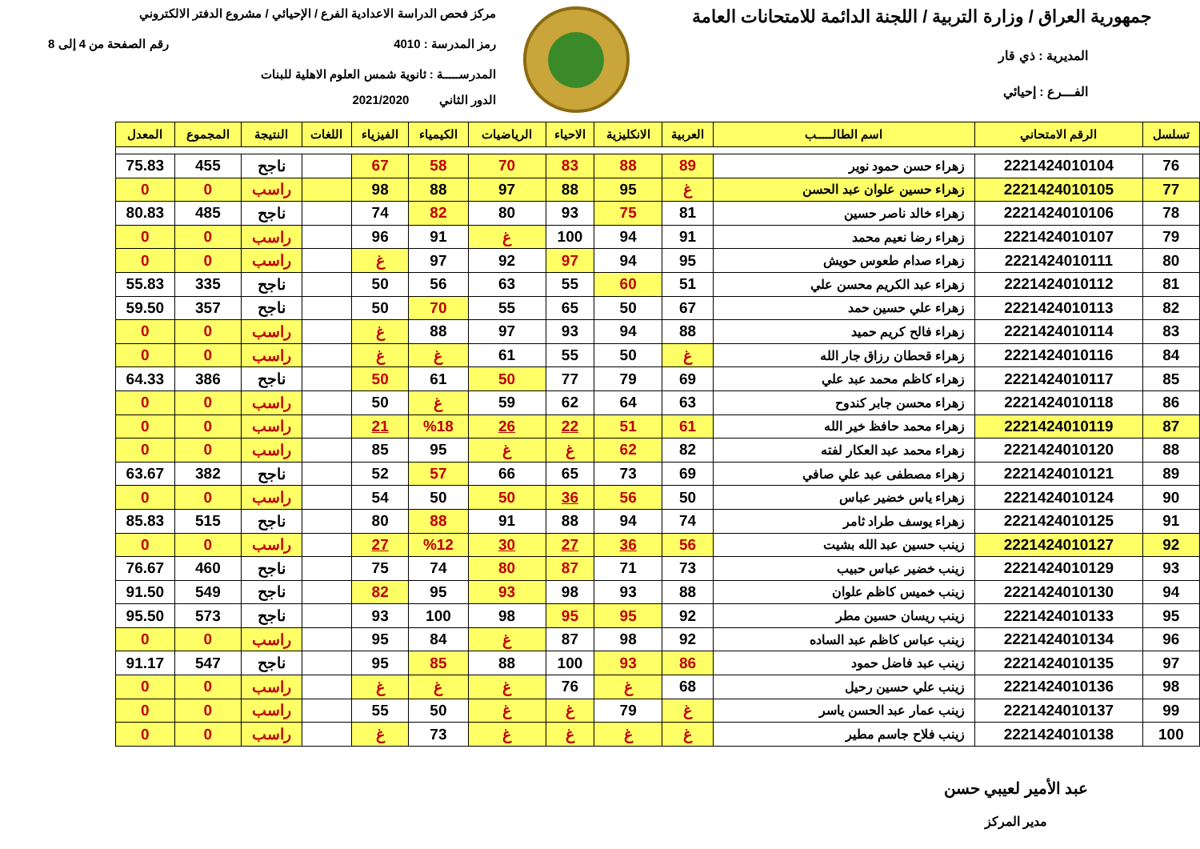جمهورية العراق / وزارة التربية / اللجنة الدائمة للامتحانات العامة
المديرية : ذي قار
الفـــرع : إحيائي
مركز فحص الدراسة الاعدادية الفرع / الإحيائي / مشروع الدفتر الالكتروني
رمز المدرسة : 4010 رقم الصفحة من 4 إلى 8
المدرســـــة : ثانوية شمس العلوم الاهلية للبنات
الدور الثاني 2021/2020
| تسلسل | الرقم الامتحاني | اسم الطالـــــب | العربية | الانكليزية | الاحياء | الرياضيات | الكيمياء | الفيزياء | اللغات | النتيجة | المجموع | المعدل |
| --- | --- | --- | --- | --- | --- | --- | --- | --- | --- | --- | --- | --- |
| 76 | 2221424010104 | زهراء حسن حمود نوير | 89 | 88 | 83 | 70 | 58 | 67 | | ناجح | 455 | 75.83 |
| 77 | 2221424010105 | زهراء حسين علوان عبد الحسن | غ | 95 | 88 | 97 | 88 | 98 | | راسب | 0 | 0 |
| 78 | 2221424010106 | زهراء خالد ناصر حسين | 81 | 75 | 93 | 80 | 82 | 74 | | ناجح | 485 | 80.83 |
| 79 | 2221424010107 | زهراء رضا نعيم محمد | 91 | 94 | 100 | غ | 91 | 96 | | راسب | 0 | 0 |
| 80 | 2221424010111 | زهراء صدام طعوس حويش | 95 | 94 | 97 | 92 | 97 | غ | | راسب | 0 | 0 |
| 81 | 2221424010112 | زهراء عبد الكريم محسن علي | 51 | 60 | 55 | 63 | 56 | 50 | | ناجح | 335 | 55.83 |
| 82 | 2221424010113 | زهراء علي حسين حمد | 67 | 50 | 65 | 55 | 70 | 50 | | ناجح | 357 | 59.50 |
| 83 | 2221424010114 | زهراء فالح كريم حميد | 88 | 94 | 93 | 97 | 88 | غ | | راسب | 0 | 0 |
| 84 | 2221424010116 | زهراء قحطان رزاق جار الله | غ | 50 | 55 | 61 | غ | غ | | راسب | 0 | 0 |
| 85 | 2221424010117 | زهراء كاظم محمد عبد علي | 69 | 79 | 77 | 50 | 61 | 50 | | ناجح | 386 | 64.33 |
| 86 | 2221424010118 | زهراء محسن جابر كندوح | 63 | 64 | 62 | 59 | غ | 50 | | راسب | 0 | 0 |
| 87 | 2221424010119 | زهراء محمد حافظ خير الله | 61 | 51 | 22 | 26 | %18 | 21 | | راسب | 0 | 0 |
| 88 | 2221424010120 | زهراء محمد عبد العكار لفته | 82 | 62 | غ | غ | 95 | 85 | | راسب | 0 | 0 |
| 89 | 2221424010121 | زهراء مصطفى عبد علي صافي | 69 | 73 | 65 | 66 | 57 | 52 | | ناجح | 382 | 63.67 |
| 90 | 2221424010124 | زهراء ياس خضير عباس | 50 | 56 | 36 | 50 | 50 | 54 | | راسب | 0 | 0 |
| 91 | 2221424010125 | زهراء يوسف طراد ثامر | 74 | 94 | 88 | 91 | 88 | 80 | | ناجح | 515 | 85.83 |
| 92 | 2221424010127 | زينب حسين عبد الله بشيت | 56 | 36 | 27 | 30 | %12 | 27 | | راسب | 0 | 0 |
| 93 | 2221424010129 | زينب خضير عباس حبيب | 73 | 71 | 87 | 80 | 74 | 75 | | ناجح | 460 | 76.67 |
| 94 | 2221424010130 | زينب خميس كاظم علوان | 88 | 93 | 98 | 93 | 95 | 82 | | ناجح | 549 | 91.50 |
| 95 | 2221424010133 | زينب ريسان حسين مطر | 92 | 95 | 95 | 98 | 100 | 93 | | ناجح | 573 | 95.50 |
| 96 | 2221424010134 | زينب عباس كاظم عبد الساده | 92 | 98 | 87 | غ | 84 | 95 | | راسب | 0 | 0 |
| 97 | 2221424010135 | زينب عبد فاضل حمود | 86 | 93 | 100 | 88 | 85 | 95 | | ناجح | 547 | 91.17 |
| 98 | 2221424010136 | زينب علي حسين رحيل | 68 | غ | 76 | غ | غ | غ | | راسب | 0 | 0 |
| 99 | 2221424010137 | زينب عمار عبد الحسن ياسر | غ | 79 | غ | غ | 50 | 55 | | راسب | 0 | 0 |
| 100 | 2221424010138 | زينب فلاح جاسم مطير | غ | غ | غ | غ | 73 | غ | | راسب | 0 | 0 |
عبد الأمير لعيبي حسن
مدير المركز